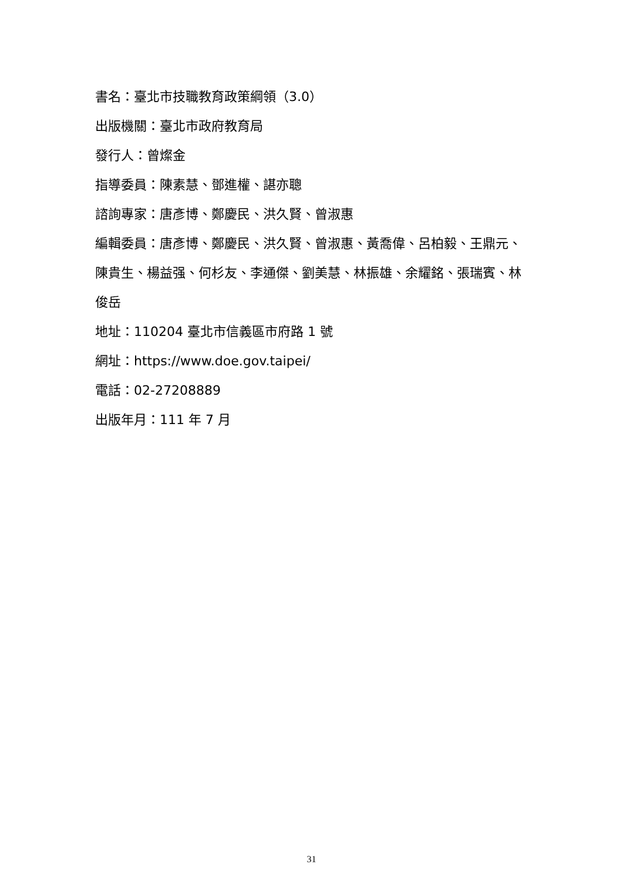書名：臺北市技職教育政策綱領（3.0）
出版機關：臺北市政府教育局
發行人：曾燦金
指導委員：陳素慧、鄧進權、諶亦聰
諮詢專家：唐彥博、鄭慶民、洪久賢、曾淑惠
編輯委員：唐彥博、鄭慶民、洪久賢、曾淑惠、黃喬偉、呂柏毅、王鼎元、陳貴生、楊益强、何杉友、李通傑、劉美慧、林振雄、余耀銘、張瑞賓、林俊岳
地址：110204 臺北市信義區市府路 1 號
網址：https://www.doe.gov.taipei/
電話：02-27208889
出版年月：111 年 7 月
31